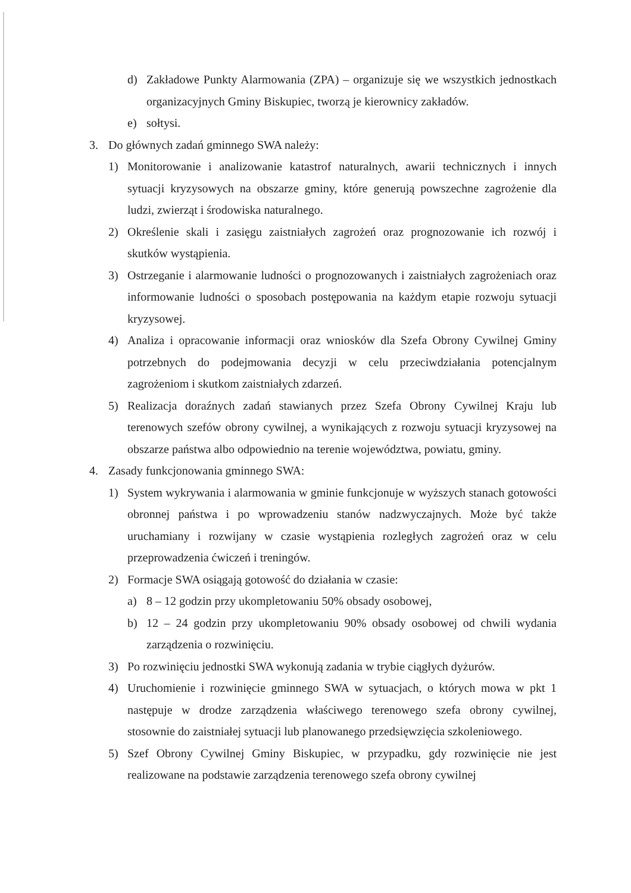d) Zakładowe Punkty Alarmowania (ZPA) – organizuje się we wszystkich jednostkach organizacyjnych Gminy Biskupiec, tworzą je kierownicy zakładów.
e) sołtysi.
3. Do głównych zadań gminnego SWA należy:
1) Monitorowanie i analizowanie katastrof naturalnych, awarii technicznych i innych sytuacji kryzysowych na obszarze gminy, które generują powszechne zagrożenie dla ludzi, zwierząt i środowiska naturalnego.
2) Określenie skali i zasięgu zaistniałych zagrożeń oraz prognozowanie ich rozwój i skutków wystąpienia.
3) Ostrzeganie i alarmowanie ludności o prognozowanych i zaistniałych zagrożeniach oraz informowanie ludności o sposobach postępowania na każdym etapie rozwoju sytuacji kryzysowej.
4) Analiza i opracowanie informacji oraz wniosków dla Szefa Obrony Cywilnej Gminy potrzebnych do podejmowania decyzji w celu przeciwdziałania potencjalnym zagrożeniom i skutkom zaistniałych zdarzeń.
5) Realizacja doraźnych zadań stawianych przez Szefa Obrony Cywilnej Kraju lub terenowych szefów obrony cywilnej, a wynikających z rozwoju sytuacji kryzysowej na obszarze państwa albo odpowiednio na terenie województwa, powiatu, gminy.
4. Zasady funkcjonowania gminnego SWA:
1) System wykrywania i alarmowania w gminie funkcjonuje w wyższych stanach gotowości obronnej państwa i po wprowadzeniu stanów nadzwyczajnych. Może być także uruchamiany i rozwijany w czasie wystąpienia rozległych zagrożeń oraz w celu przeprowadzenia ćwiczeń i treningów.
2) Formacje SWA osiągają gotowość do działania w czasie:
a) 8 – 12 godzin przy ukompletowaniu 50% obsady osobowej,
b) 12 – 24 godzin przy ukompletowaniu 90% obsady osobowej od chwili wydania zarządzenia o rozwinięciu.
3) Po rozwinięciu jednostki SWA wykonują zadania w trybie ciągłych dyżurów.
4) Uruchomienie i rozwinięcie gminnego SWA w sytuacjach, o których mowa w pkt 1 następuje w drodze zarządzenia właściwego terenowego szefa obrony cywilnej, stosownie do zaistniałej sytuacji lub planowanego przedsięwzięcia szkoleniowego.
5) Szef Obrony Cywilnej Gminy Biskupiec, w przypadku, gdy rozwinięcie nie jest realizowane na podstawie zarządzenia terenowego szefa obrony cywilnej